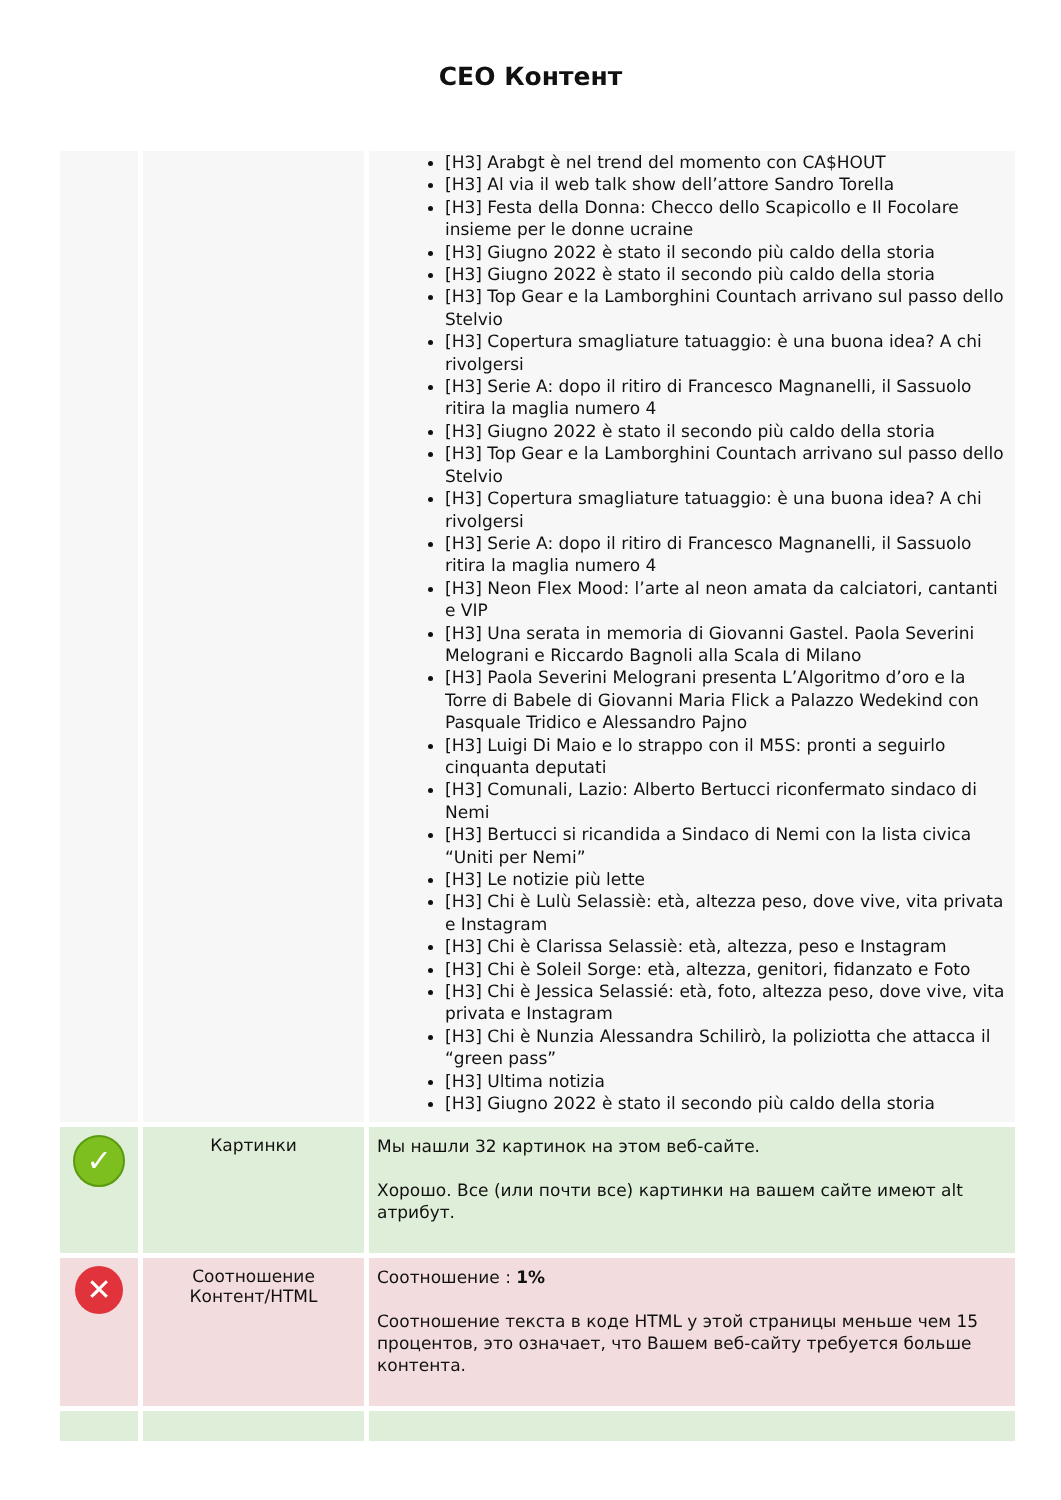CEO Контент
| | | [H3] Arabgt è nel trend del momento con CA$HOUT [H3] Al via il web talk show dell’attore Sandro Torella [H3] Festa della Donna: Checco dello Scapicollo e Il Focolare insieme per le donne ucraine [H3] Giugno 2022 è stato il secondo più caldo della storia [H3] Giugno 2022 è stato il secondo più caldo della storia [H3] Top Gear e la Lamborghini Countach arrivano sul passo dello Stelvio [H3] Copertura smagliature tatuaggio: è una buona idea? A chi rivolgersi [H3] Serie A: dopo il ritiro di Francesco Magnanelli, il Sassuolo ritira la maglia numero 4 [H3] Giugno 2022 è stato il secondo più caldo della storia [H3] Top Gear e la Lamborghini Countach arrivano sul passo dello Stelvio [H3] Copertura smagliature tatuaggio: è una buona idea? A chi rivolgersi [H3] Serie A: dopo il ritiro di Francesco Magnanelli, il Sassuolo ritira la maglia numero 4 [H3] Neon Flex Mood: l’arte al neon amata da calciatori, cantanti e VIP [H3] Una serata in memoria di Giovanni Gastel. Paola Severini Melograni e Riccardo Bagnoli alla Scala di Milano [H3] Paola Severini Melograni presenta L’Algoritmo d’oro e la Torre di Babele di Giovanni Maria Flick a Palazzo Wedekind con Pasquale Tridico e Alessandro Pajno [H3] Luigi Di Maio e lo strappo con il M5S: pronti a seguirlo cinquanta deputati [H3] Comunali, Lazio: Alberto Bertucci riconfermato sindaco di Nemi [H3] Bertucci si ricandida a Sindaco di Nemi con la lista civica “Uniti per Nemi” [H3] Le notizie più lette [H3] Chi è Lulù Selassiè: età, altezza peso, dove vive, vita privata e Instagram [H3] Chi è Clarissa Selassiè: età, altezza, peso e Instagram [H3] Chi è Soleil Sorge: età, altezza, genitori, fidanzato e Foto [H3] Chi è Jessica Selassié: età, foto, altezza peso, dove vive, vita privata e Instagram [H3] Chi è Nunzia Alessandra Schilirò, la poliziotta che attacca il “green pass” [H3] Ultima notizia [H3] Giugno 2022 è stato il secondo più caldo della storia |
| ✓ | Картинки | Мы нашли 32 картинок на этом веб-сайте. Хорошо. Все (или почти все) картинки на вашем сайте имеют alt атрибут. |
| ✕ | Соотношение Контент/HTML | Соотношение : 1% Соотношение текста в коде HTML у этой страницы меньше чем 15 процентов, это означает, что Вашем веб-сайту требуется больше контента. |